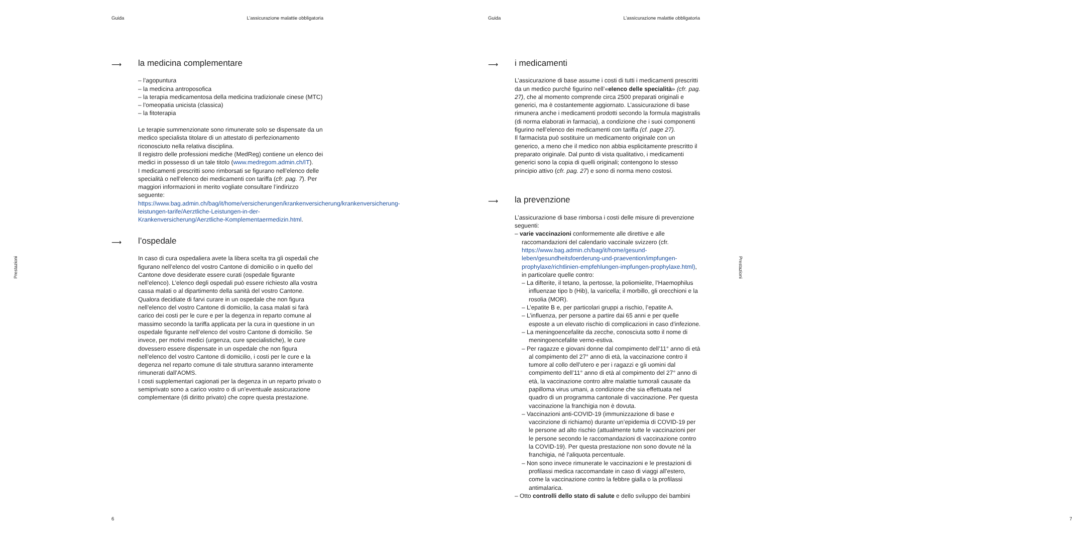Guida L’assicurazione malattie obbligatoria
Prestazioni
⟶
la medicina complementare
– l’agopuntura
– la medicina antroposofica
– la terapia medicamentosa della medicina tradizionale cinese (MTC)
– l’omeopatia unicista (classica)
– la fitoterapia
Le terapie summenzionate sono rimunerate solo se dispensate da un medico specialista titolare di un attestato di perfezionamento riconosciuto nella relativa disciplina.
Il registro delle professioni mediche (MedReg) contiene un elenco dei medici in possesso di un tale titolo (www.medregom.admin.ch/IT).
I medicamenti prescritti sono rimborsati se figurano nell’elenco delle specialità o nell’elenco dei medicamenti con tariffa (cfr. pag. 7). Per maggiori informazioni in merito vogliate consultare l’indirizzo seguente: https://www.bag.admin.ch/bag/it/home/versicherungen/krankenversicherung/krankenversicherung-leistungen-tarife/Aerztliche-Leistungen-in-der-Krankenversicherung/Aerztliche-Komplementaermedizin.html.
⟶
l’ospedale
In caso di cura ospedaliera avete la libera scelta tra gli ospedali che figurano nell’elenco del vostro Cantone di domicilio o in quello del Cantone dove desiderate essere curati (ospedale figurante nell’elenco). L’elenco degli ospedali può essere richiesto alla vostra cassa malati o al dipartimento della sanità del vostro Cantone. Qualora decidiate di farvi curare in un ospedale che non figura nell’elenco del vostro Cantone di domicilio, la casa malati si farà carico dei costi per le cure e per la degenza in reparto comune al massimo secondo la tariffa applicata per la cura in questione in un ospedale figurante nell’elenco del vostro Cantone di domicilio. Se invece, per motivi medici (urgenza, cure specialistiche), le cure dovessero essere dispensate in un ospedale che non figura nell’elenco del vostro Cantone di domicilio, i costi per le cure e la degenza nel reparto comune di tale struttura saranno interamente rimunerati dall’AOMS.
I costi supplementari cagionati per la degenza in un reparto privato o semiprivato sono a carico vostro o di un’eventuale assicurazione complementare (di diritto privato) che copre questa prestazione.
6
Guida L’assicurazione malattie obbligatoria
Prestazioni
⟶
i medicamenti
L’assicurazione di base assume i costi di tutti i medicamenti prescritti da un medico purché figurino nell’«elenco delle specialità» (cfr. pag. 27), che al momento comprende circa 2500 preparati originali e generici, ma è costantemente aggiornato. L’assicurazione di base rimunera anche i medicamenti prodotti secondo la formula magistralis (di norma elaborati in farmacia), a condizione che i suoi componenti figurino nell’elenco dei medicamenti con tariffa (cf. page 27).
Il farmacista può sostituire un medicamento originale con un generico, a meno che il medico non abbia esplicitamente prescritto il preparato originale. Dal punto di vista qualitativo, i medicamenti generici sono la copia di quelli originali; contengono lo stesso principio attivo (cfr. pag. 27) e sono di norma meno costosi.
⟶
la prevenzione
L’assicurazione di base rimborsa i costi delle misure di prevenzione seguenti:
– varie vaccinazioni conformemente alle direttive e alle raccomandazioni del calendario vaccinale svizzero (cfr. https://www.bag.admin.ch/bag/it/home/gesund-leben/gesundheitsfoerderung-und-praevention/impfungen-prophylaxe/richtlinien-empfehlungen-impfungen-prophylaxe.html), in particolare quelle contro:
– La difterite, il tetano, la pertosse, la poliomielite, l’Haemophilus influenzae tipo b (Hib), la varicella; il morbillo, gli orecchioni e la rosolia (MOR).
– L’epatite B e, per particolari gruppi a rischio, l’epatite A.
– L’influenza, per persone a partire dai 65 anni e per quelle esposte a un elevato rischio di complicazioni in caso d’infezione.
– La meningoencefalite da zecche, conosciuta sotto il nome di meningoencefalite verno-estiva.
– Per ragazze e giovani donne dal compimento dell’11° anno di età al compimento del 27° anno di età, la vaccinazione contro il tumore al collo dell’utero e per i ragazzi e gli uomini dal compimento dell’11° anno di età al compimento del 27° anno di età, la vaccinazione contro altre malattie tumorali causate da papilloma virus umani, a condizione che sia effettuata nel quadro di un programma cantonale di vaccinazione. Per questa vaccinazione la franchigia non è dovuta.
– Vaccinazioni anti-COVID-19 (immunizzazione di base e vaccinzione di richiamo) durante un’epidemia di COVID-19 per le persone ad alto rischio (attualmente tutte le vaccinazioni per le persone secondo le raccomandazioni di vaccinazione contro la COVID-19). Per questa prestazione non sono dovute né la franchigia, né l’aliquota percentuale.
– Non sono invece rimunerate le vaccinazioni e le prestazioni di profilassi medica raccomandate in caso di viaggi all’estero, come la vaccinazione contro la febbre gialla o la profilassi antimalarica.
– Otto controlli dello stato di salute e dello sviluppo dei bambini
7